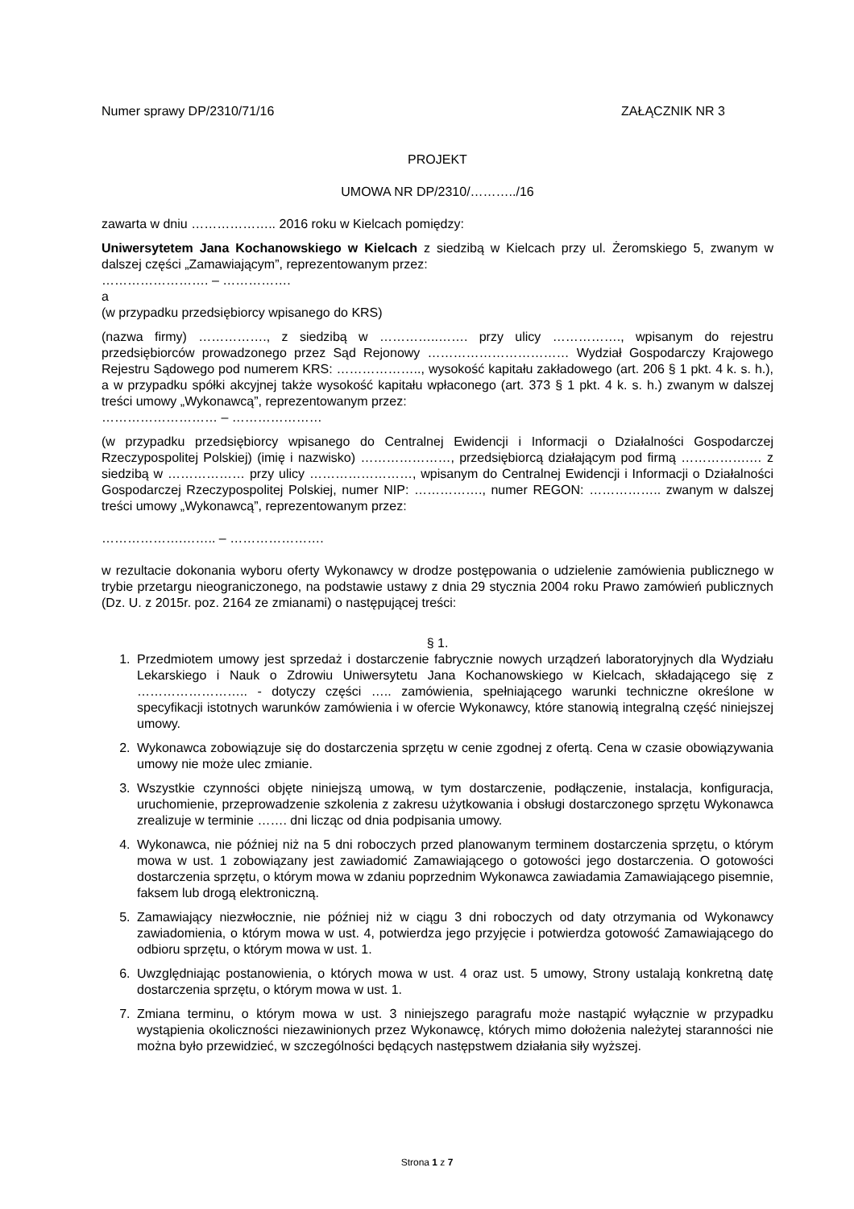Numer sprawy DP/2310/71/16 ZAŁĄCZNIK NR 3
PROJEKT
UMOWA NR DP/2310/………../16
zawarta w dniu ……………….. 2016 roku w Kielcach pomiędzy:
Uniwersytetem Jana Kochanowskiego w Kielcach z siedzibą w Kielcach przy ul. Żeromskiego 5, zwanym w dalszej części „Zamawiającym”, reprezentowanym przez:
……………………. – …………….
a
(w przypadku przedsiębiorcy wpisanego do KRS)
(nazwa firmy) ……………., z siedzibą w …………..……. przy ulicy ……………., wpisanym do rejestru przedsiębiorców prowadzonego przez Sąd Rejonowy …………………………… Wydział Gospodarczy Krajowego Rejestru Sądowego pod numerem KRS: ……………….., wysokość kapitału zakładowego (art. 206 § 1 pkt. 4 k. s. h.), a w przypadku spółki akcyjnej także wysokość kapitału wpłaconego (art. 373 § 1 pkt. 4 k. s. h.) zwanym w dalszej treści umowy „Wykonawcą”, reprezentowanym przez:
……………………… – …………………
(w przypadku przedsiębiorcy wpisanego do Centralnej Ewidencji i Informacji o Działalności Gospodarczej Rzeczypospolitej Polskiej) (imię i nazwisko) …………………, przedsiębiorcą działającym pod firmą …………….… z siedzibą w ……………… przy ulicy ……………………, wpisanym do Centralnej Ewidencji i Informacji o Działalności Gospodarczej Rzeczypospolitej Polskiej, numer NIP: ……………., numer REGON: …………….. zwanym w dalszej treści umowy „Wykonawcą”, reprezentowanym przez:
……………….…….. – ………………….
w rezultacie dokonania wyboru oferty Wykonawcy w drodze postępowania o udzielenie zamówienia publicznego w trybie przetargu nieograniczonego, na podstawie ustawy z dnia 29 stycznia 2004 roku Prawo zamówień publicznych (Dz. U. z 2015r. poz. 2164 ze zmianami) o następującej treści:
§ 1.
1. Przedmiotem umowy jest sprzedaż i dostarczenie fabrycznie nowych urządzeń laboratoryjnych dla Wydziału Lekarskiego i Nauk o Zdrowiu Uniwersytetu Jana Kochanowskiego w Kielcach, składającego się z …………………….. - dotyczy części ….. zamówienia, spełniającego warunki techniczne określone w specyfikacji istotnych warunków zamówienia i w ofercie Wykonawcy, które stanowią integralną część niniejszej umowy.
2. Wykonawca zobowiązuje się do dostarczenia sprzętu w cenie zgodnej z ofertą. Cena w czasie obowiązywania umowy nie może ulec zmianie.
3. Wszystkie czynności objęte niniejszą umową, w tym dostarczenie, podłączenie, instalacja, konfiguracja, uruchomienie, przeprowadzenie szkolenia z zakresu użytkowania i obsługi dostarczonego sprzętu Wykonawca zrealizuje w terminie ……. dni licząc od dnia podpisania umowy.
4. Wykonawca, nie później niż na 5 dni roboczych przed planowanym terminem dostarczenia sprzętu, o którym mowa w ust. 1 zobowiązany jest zawiadomić Zamawiającego o gotowości jego dostarczenia. O gotowości dostarczenia sprzętu, o którym mowa w zdaniu poprzednim Wykonawca zawiadamia Zamawiającego pisemnie, faksem lub drogą elektroniczną.
5. Zamawiający niezwłocznie, nie później niż w ciągu 3 dni roboczych od daty otrzymania od Wykonawcy zawiadomienia, o którym mowa w ust. 4, potwierdza jego przyjęcie i potwierdza gotowość Zamawiającego do odbioru sprzętu, o którym mowa w ust. 1.
6. Uwzględniając postanowienia, o których mowa w ust. 4 oraz ust. 5 umowy, Strony ustalają konkretną datę dostarczenia sprzętu, o którym mowa w ust. 1.
7. Zmiana terminu, o którym mowa w ust. 3 niniejszego paragrafu może nastąpić wyłącznie w przypadku wystąpienia okoliczności niezawinionych przez Wykonawcę, których mimo dołożenia należytej staranności nie można było przewidzieć, w szczególności będących następstwem działania siły wyższej.
Strona 1 z 7